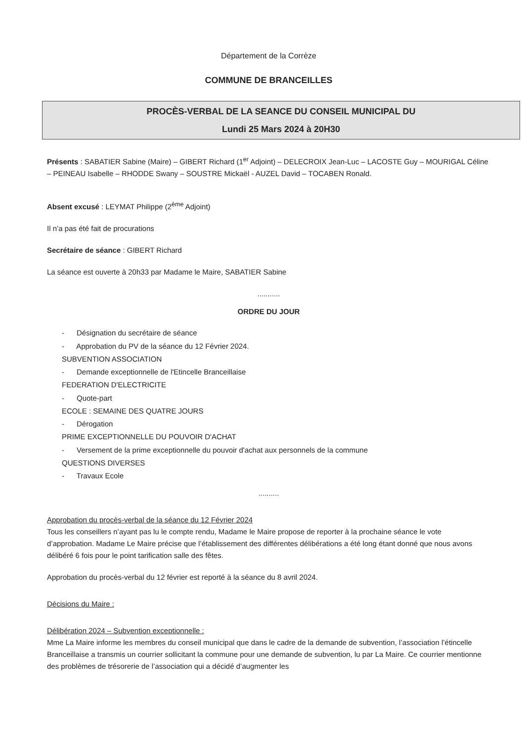Département de la Corrèze
COMMUNE DE BRANCEILLES
PROCÈS-VERBAL DE LA SEANCE DU CONSEIL MUNICIPAL DU
Lundi 25 Mars 2024 à 20H30
Présents : SABATIER Sabine (Maire) – GIBERT Richard (1<sup>er</sup> Adjoint) – DELECROIX Jean-Luc – LACOSTE Guy – MOURIGAL Céline – PEINEAU Isabelle – RHODDE Swany – SOUSTRE Mickaël - AUZEL David – TOCABEN Ronald.
Absent excusé : LEYMAT Philippe (2<sup>ème</sup> Adjoint)
Il n’a pas été fait de procurations
Secrétaire de séance : GIBERT Richard
La séance est ouverte à 20h33 par Madame le Maire, SABATIER Sabine
...........
ORDRE DU JOUR
- Désignation du secrétaire de séance
- Approbation du PV de la séance du 12 Février 2024.
SUBVENTION ASSOCIATION
- Demande exceptionnelle de l'Etincelle Branceillaise
FEDERATION D'ELECTRICITE
- Quote-part
ECOLE : SEMAINE DES QUATRE JOURS
- Dérogation
PRIME EXCEPTIONNELLE DU POUVOIR D'ACHAT
- Versement de la prime exceptionnelle du pouvoir d'achat aux personnels de la commune
QUESTIONS DIVERSES
- Travaux Ecole
..........
Approbation du procès-verbal de la séance du 12 Février 2024
Tous les conseillers n’ayant pas lu le compte rendu, Madame le Maire propose de reporter à la prochaine séance le vote d’approbation. Madame Le Maire précise que l’établissement des différentes délibérations a été long étant donné que nous avons délibéré 6 fois pour le point tarification salle des fêtes.
Approbation du procès-verbal du 12 février est reporté à la séance du 8 avril 2024.
Décisions du Maire :
Délibération 2024 – Subvention exceptionnelle :
Mme La Maire informe les membres du conseil municipal que dans le cadre de la demande de subvention, l’association l’étincelle Branceillaise a transmis un courrier sollicitant la commune pour une demande de subvention, lu par La Maire. Ce courrier mentionne des problèmes de trésorerie de l’association qui a décidé d’augmenter les